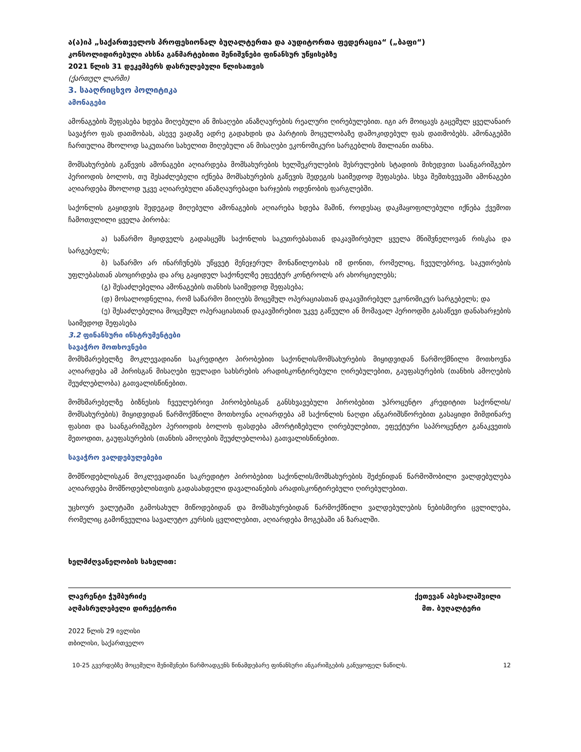ა(ა)იპ „საქართველოს პროფესიონალ ბუღალტერთა და აუდიტორთა ფედერაცია“ („ბაფი“)
კონსოლიდირებული ახსნა განმარტებითი შენიშვნები ფინანსურ უწყისებზე
2021 წლის 31 დეკემბერს დასრულებული წლისათვის
(ქართულ ლარში)
3. სააღრიცხვო პოლიტიკა
ამონაგები
ამონაგების შეფასება ხდება მიღებული ან მისაღები ანაზღაურების რეალური ღირებულებით. იგი არ მოიცავს გაცემულ ყველანაირ სავაჭრო ფას დათმობას, ასევე ვადაზე ადრე გადახდის და პარტიის მოცულობაზე დამოკიდებულ ფას დათმობებს. ამონაგებში ჩართულია მხოლოდ საკუთარი სახელით მიღებული ან მისაღები ეკონომიკური სარგებლის მთლიანი თანხა.
მომსახურების გაწევის ამონაგები აღიარდება მომსახურების ხელშეკრულების შესრულების სტადიის მიხედვით საანგარიშგებო პერიოდის ბოლოს, თუ შესაძლებელი იქნება მომსახურების გაწევის შედეგის საიმედოდ შეფასება. სხვა შემთხვევაში ამონაგები აღიარდება მხოლოდ უკვე აღიარებული ანაზღაურებადი ხარჯების ოდენობის ფარგლებში.
საქონლის გაყიდვის შედეგად მიღებული ამონაგების აღიარება ხდება მაშინ, როდესაც დაკმაყოფილებული იქნება ქვემოთ ჩამოთვლილი ყველა პირობა:
ა) საწარმო მყიდველს გადასცემს საქონლის საკუთრებასთან დაკავშირებულ ყველა მნიშვნელოვან რისკსა და სარგებელს;
ბ) საწარმო არ ინარჩუნებს უწყვეტ მენეჯერულ მონაწილეობას იმ დონით, რომელიც, ჩვეულებრივ, საკუთრების უფლებასთან ასოცირდება და არც გაყიდულ საქონელზე ეფექტურ კონტროლს არ ახორციელებს;
(გ) შესაძლებელია ამონაგების თანხის საიმედოდ შეფასება;
(დ) მოსალოდნელია, რომ საწარმო მიიღებს მოცემულ ოპერაციასთან დაკავშირებულ ეკონომიკურ სარგებელს; და
(ე) შესაძლებელია მოცემულ ოპერაციასთან დაკავშირებით უკვე გაწეული ან მომავალ პერიოდში გასაწევი დანახარჯების საიმედოდ შეფასება
3.2 ფინანსური ინსტრუმენტები
სავაჭრო მოთხოვნები
მომხმარებელზე მოკლევადიანი საკრედიტო პირობებით საქონლის/მომსახურების მიყიდვიდან წარმოქმნილი მოთხოვნა აღიარდება ამ პირისგან მისაღები ფულადი სახსრების არადისკონტირებული ღირებულებით, გაუფასურების (თანხის ამოღების შეუძლებლობა) გათვალისწინებით.
მომხმარებელზე ბიზნესის ჩვეულებრივი პირობებისგან განსხვავებული პირობებით უპროცენტო კრედიტით საქონლის/მომსახურების) მიყიდვიდან წარმოქმნილი მოთხოვნა აღიარდება ამ საქონლის ნაღდი ანგარიშსწორებით გასაყიდი მიმდინარე ფასით და საანგარიშგებო პერიოდის ბოლოს ფასდება ამორტიზებული ღირებულებით, ეფექტური საპროცენტო განაკვეთის მეთოდით, გაუფასურების (თანხის ამოღების შეუძლებლობა) გათვალისწინებით.
სავაჭრო ვალდებულებები
მომწოდებლისგან მოკლევადიანი საკრედიტო პირობებით საქონლის/მომსახურების შეძენიდან წარმოშობილი ვალდებულება აღიარდება მომწოდებლისთვის გადასახდელი დავალიანების არადისკონტირებული ღირებულებით.
უცხოურ ვალუტაში გამოსახულ მიწოდებიდან და მომსახურებიდან წარმოქმნილი ვალდებულების ნებისმიერი ცვლილება, რომელიც გამოწვეულია სავალუტო კურსის ცვლილებით, აღიარდება მოგებაში ან ზარალში.
ხელმძღვანელობის სახელით:
ლავრენტი ჭუმბურიძე
აღმასრულებელი დირექტორი
ქეთევან აბესალაშვილი
მთ. ბუღალტერი
2022 წლის 29 ივლისი
თბილისი, საქართველო
10-25 გვერდებზე მოცემული შენიშვნები წარმოადგენს წინამდებარე ფინანსური ანგარიშგების განუყოფელ ნაწილს. 12